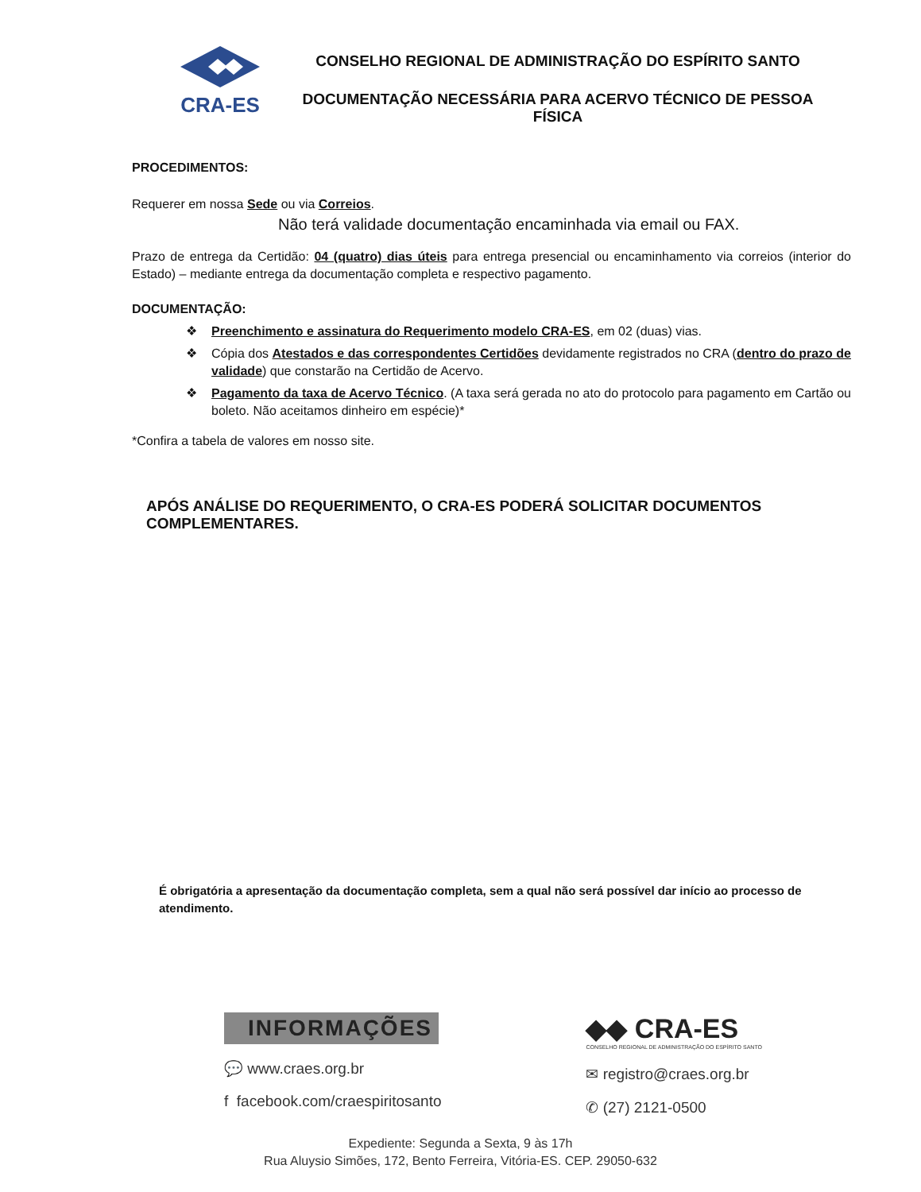CRA-ES
CONSELHO REGIONAL DE ADMINISTRAÇÃO DO ESPÍRITO SANTO
DOCUMENTAÇÃO NECESSÁRIA PARA ACERVO TÉCNICO DE PESSOA FÍSICA
PROCEDIMENTOS:
Requerer em nossa Sede ou via Correios.
Não terá validade documentação encaminhada via email ou FAX.
Prazo de entrega da Certidão: 04 (quatro) dias úteis para entrega presencial ou encaminhamento via correios (interior do Estado) – mediante entrega da documentação completa e respectivo pagamento.
DOCUMENTAÇÃO:
❖ Preenchimento e assinatura do Requerimento modelo CRA-ES, em 02 (duas) vias.
❖ Cópia dos Atestados e das correspondentes Certidões devidamente registrados no CRA (dentro do prazo de validade) que constarão na Certidão de Acervo.
❖ Pagamento da taxa de Acervo Técnico. (A taxa será gerada no ato do protocolo para pagamento em Cartão ou boleto. Não aceitamos dinheiro em espécie)*
*Confira a tabela de valores em nosso site.
APÓS ANÁLISE DO REQUERIMENTO, O CRA-ES PODERÁ SOLICITAR DOCUMENTOS COMPLEMENTARES.
É obrigatória a apresentação da documentação completa, sem a qual não será possível dar início ao processo de atendimento.
INFORMAÇÕES
💬 www.craes.org.br
f facebook.com/craespiritosanto
◆◆ CRA-ES
CONSELHO REGIONAL DE ADMINISTRAÇÃO DO ESPÍRITO SANTO
✉ registro@craes.org.br
✆ (27) 2121-0500
Expediente: Segunda a Sexta, 9 às 17h
Rua Aluysio Simões, 172, Bento Ferreira, Vitória-ES. CEP. 29050-632